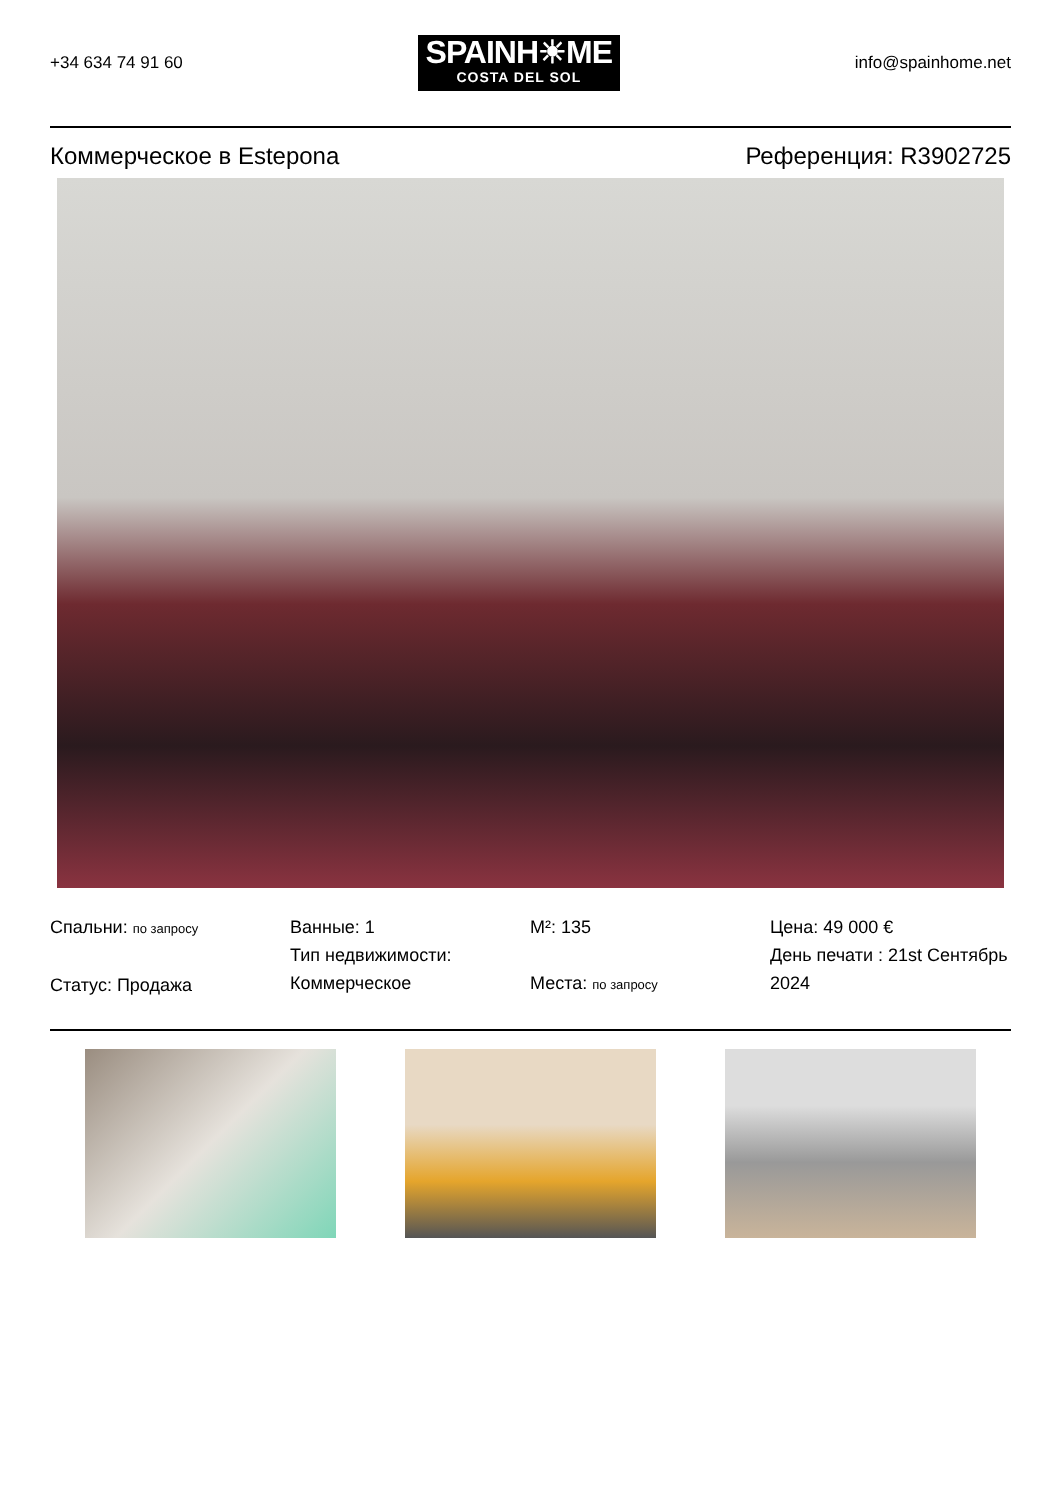+34 634 74 91 60
SPAINH☀ME
COSTA DEL SOL
info@spainhome.net
Коммерческое в Estepona Референция: R3902725
Спальни: по запросу
Статус: Продажа
Ванные: 1
Тип недвижимости: Коммерческое
M²: 135
Места: по запросу
Цена: 49 000 €
День печати : 21st Сентябрь 2024